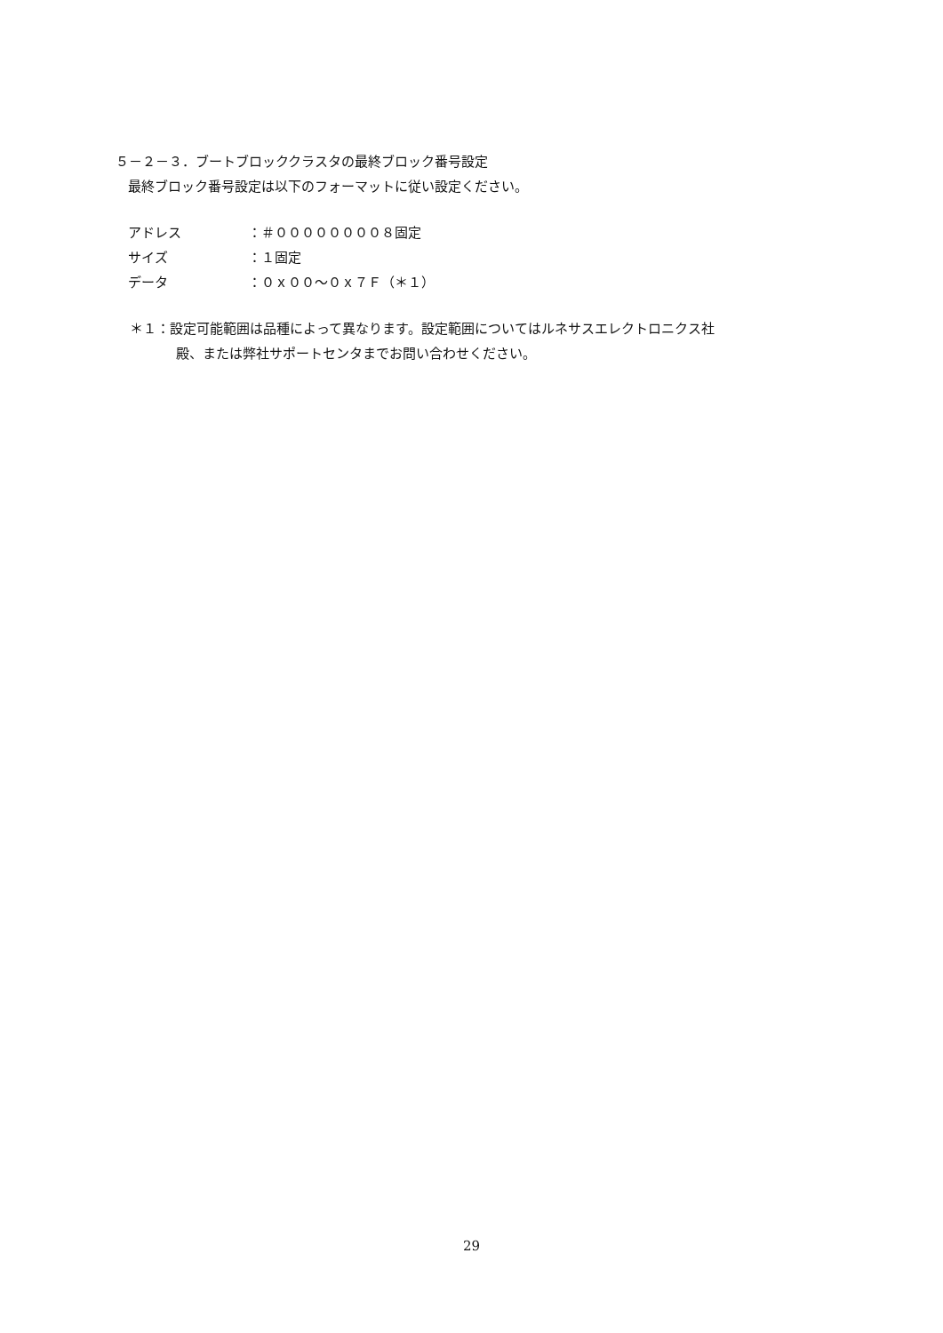５－２－３．ブートブロッククラスタの最終ブロック番号設定
最終ブロック番号設定は以下のフォーマットに従い設定ください。
アドレス ：＃００００００００８固定
サイズ ：１固定
データ ：０ｘ００～０ｘ７Ｆ（＊１）
＊１：設定可能範囲は品種によって異なります。設定範囲についてはルネサスエレクトロニクス社
殿、または弊社サポートセンタまでお問い合わせください。
29